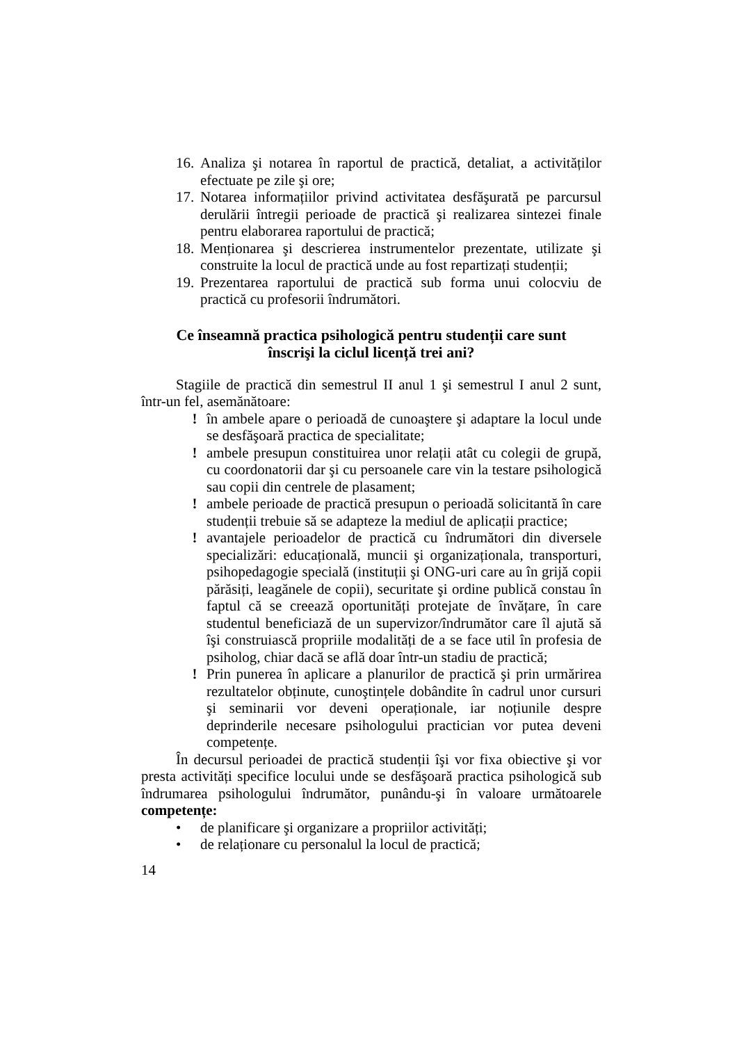16.
Analiza şi notarea în raportul de practică, detaliat, a activităților efectuate pe zile şi ore;
17.
Notarea informațiilor privind activitatea desfăşurată pe parcursul derulării întregii perioade de practică şi realizarea sintezei finale pentru elaborarea raportului de practică;
18.
Menționarea şi descrierea instrumentelor prezentate, utilizate şi construite la locul de practică unde au fost repartizați studenții;
19.
Prezentarea raportului de practică sub forma unui colocviu de practică cu profesorii îndrumători.
Ce înseamnă practica psihologică pentru studenții care sunt
înscrişi la ciclul licență trei ani?
Stagiile de practică din semestrul II anul 1 şi semestrul I anul 2 sunt, într-un fel, asemănătoare:
! în ambele apare o perioadă de cunoaştere şi adaptare la locul unde se desfăşoară practica de specialitate;
! ambele presupun constituirea unor relații atât cu colegii de grupă, cu coordonatorii dar şi cu persoanele care vin la testare psihologică sau copii din centrele de plasament;
! ambele perioade de practică presupun o perioadă solicitantă în care studenții trebuie să se adapteze la mediul de aplicații practice;
! avantajele perioadelor de practică cu îndrumători din diversele specializări: educațională, muncii şi organizaționala, transporturi, psihopedagogie specială (instituții şi ONG-uri care au în grijă copii părăsiți, leagănele de copii), securitate şi ordine publică constau în faptul că se creează oportunități protejate de învățare, în care studentul beneficiază de un supervizor/îndrumător care îl ajută să îşi construiască propriile modalități de a se face util în profesia de psiholog, chiar dacă se află doar într-un stadiu de practică;
! Prin punerea în aplicare a planurilor de practică şi prin urmărirea rezultatelor obținute, cunoştințele dobândite în cadrul unor cursuri şi seminarii vor deveni operaționale, iar noțiunile despre deprinderile necesare psihologului practician vor putea deveni competențe.
În decursul perioadei de practică studenții îşi vor fixa obiective şi vor presta activități specifice locului unde se desfăşoară practica psihologică sub îndrumarea psihologului îndrumător, punându-şi în valoare următoarele competențe:
• de planificare şi organizare a propriilor activități;
• de relaționare cu personalul la locul de practică;
14